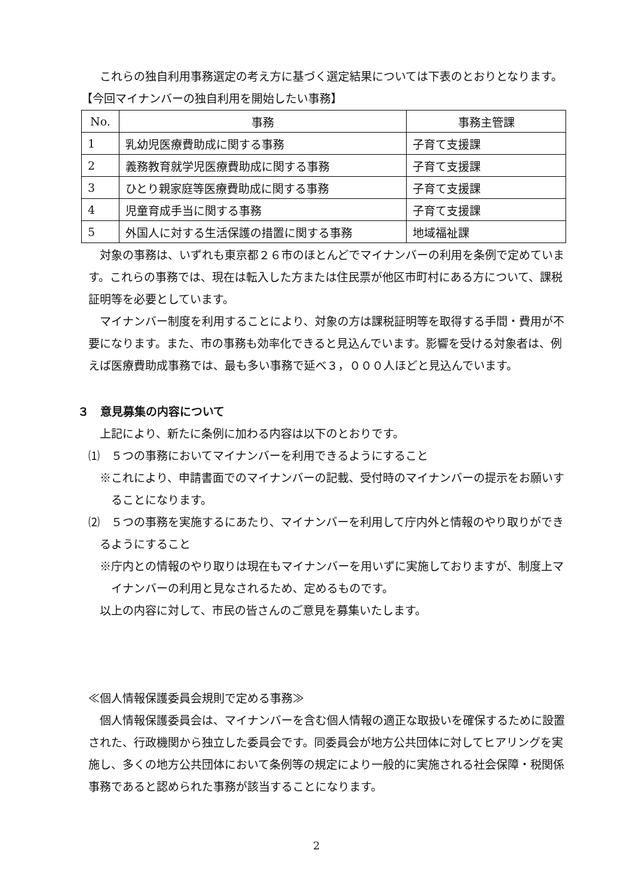これらの独自利用事務選定の考え方に基づく選定結果については下表のとおりとなります。
【今回マイナンバーの独自利用を開始したい事務】
| No. | 事務 | 事務主管課 |
| --- | --- | --- |
| 1 | 乳幼児医療費助成に関する事務 | 子育て支援課 |
| 2 | 義務教育就学児医療費助成に関する事務 | 子育て支援課 |
| 3 | ひとり親家庭等医療費助成に関する事務 | 子育て支援課 |
| 4 | 児童育成手当に関する事務 | 子育て支援課 |
| 5 | 外国人に対する生活保護の措置に関する事務 | 地域福祉課 |
対象の事務は、いずれも東京都２６市のほとんどでマイナンバーの利用を条例で定めています。これらの事務では、現在は転入した方または住民票が他区市町村にある方について、課税証明等を必要としています。
マイナンバー制度を利用することにより、対象の方は課税証明等を取得する手間・費用が不要になります。また、市の事務も効率化できると見込んでいます。影響を受ける対象者は、例えば医療費助成事務では、最も多い事務で延べ３，０００人ほどと見込んでいます。
３　意見募集の内容について
上記により、新たに条例に加わる内容は以下のとおりです。
⑴　５つの事務においてマイナンバーを利用できるようにすること
※これにより、申請書面でのマイナンバーの記載、受付時のマイナンバーの提示をお願いすることになります。
⑵　５つの事務を実施するにあたり、マイナンバーを利用して庁内外と情報のやり取りができるようにすること
※庁内との情報のやり取りは現在もマイナンバーを用いずに実施しておりますが、制度上マイナンバーの利用と見なされるため、定めるものです。
以上の内容に対して、市民の皆さんのご意見を募集いたします。
≪個人情報保護委員会規則で定める事務≫
個人情報保護委員会は、マイナンバーを含む個人情報の適正な取扱いを確保するために設置された、行政機関から独立した委員会です。同委員会が地方公共団体に対してヒアリングを実施し、多くの地方公共団体において条例等の規定により一般的に実施される社会保障・税関係事務であると認められた事務が該当することになります。
2